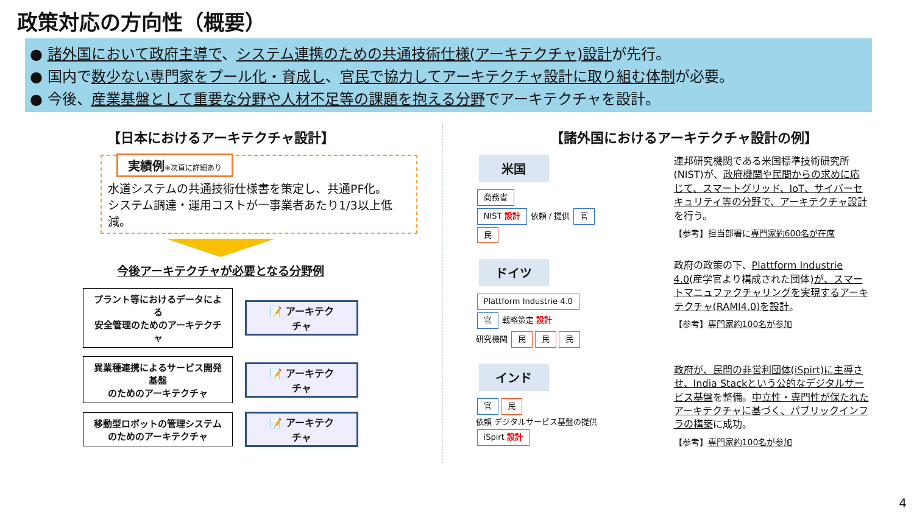政策対応の方向性（概要）
● 諸外国において政府主導で、システム連携のための共通技術仕様(アーキテクチャ)設計が先行。
● 国内で数少ない専門家をプール化・育成し、官民で協力してアーキテクチャ設計に取り組む体制が必要。
● 今後、産業基盤として重要な分野や人材不足等の課題を抱える分野でアーキテクチャを設計。
【日本におけるアーキテクチャ設計】
実績例※次頁に詳細あり
水道システムの共通技術仕様書を策定し、共通PF化。
システム調達・運用コストが一事業者あたり1/3以上低減。
今後アーキテクチャが必要となる分野例
プラント等におけるデータによる
安全管理のためのアーキテクチャ
📝 アーキテクチャ
異業種連携によるサービス開発基盤
のためのアーキテクチャ
📝 アーキテクチャ
移動型ロボットの管理システム
のためのアーキテクチャ
📝 アーキテクチャ
【諸外国におけるアーキテクチャ設計の例】
米国
商務省
NIST 設計 依頼 / 提供 官 民
連邦研究機関である米国標準技術研究所(NIST)が、政府機関や民間からの求めに応じて、スマートグリッド、IoT、サイバーセキュリティ等の分野で、アーキテクチャ設計を行う。
【参考】担当部署に専門家約600名が在席
ドイツ
Plattform Industrie 4.0
官 戦略策定 設計
研究機関 民 民 民
政府の政策の下、Plattform Industrie 4.0(産学官より構成された団体)が、スマートマニュファクチャリングを実現するアーキテクチャ(RAMI4.0)を設計。
【参考】専門家約100名が参加
インド
官 民
依頼 デジタルサービス基盤の提供
iSpirt 設計
政府が、民間の非営利団体(iSpirt)に主導させ、India Stackという公的なデジタルサービス基盤を整備。中立性・専門性が保たれたアーキテクチャに基づく、パブリックインフラの構築に成功。
【参考】専門家約100名が参加
4